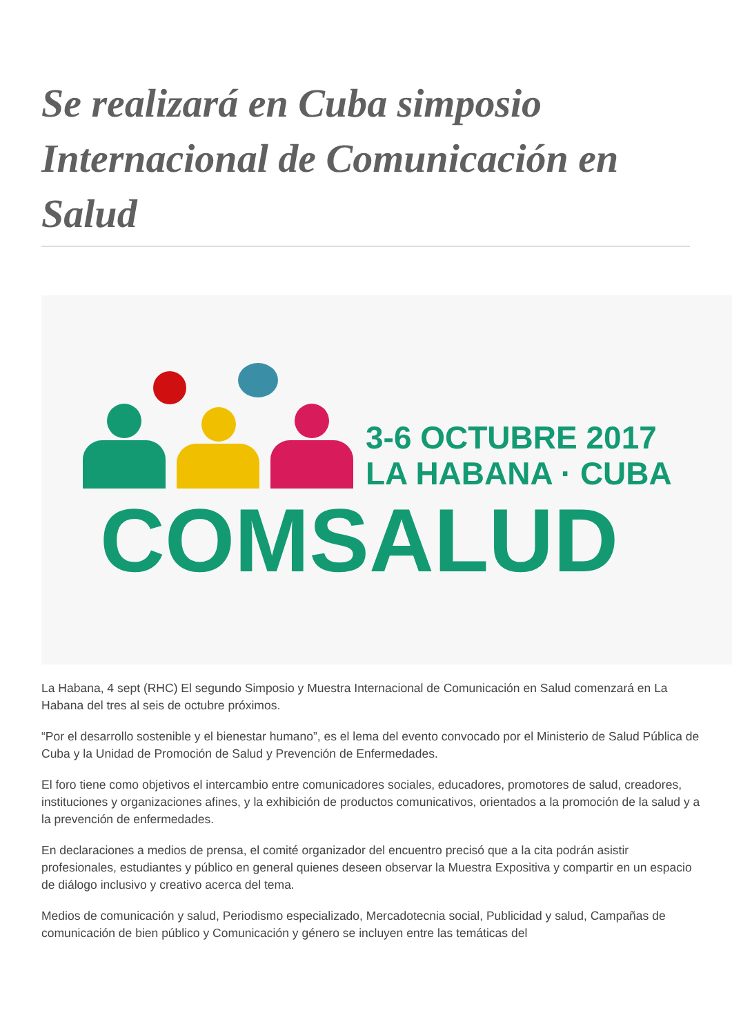Se realizará en Cuba simposio Internacional de Comunicación en Salud
3-6 OCTUBRE 2017
LA HABANA · CUBA
COMSALUD
La Habana, 4 sept (RHC) El segundo Simposio y Muestra Internacional de Comunicación en Salud comenzará en La Habana del tres al seis de octubre próximos.
“Por el desarrollo sostenible y el bienestar humano”, es el lema del evento convocado por el Ministerio de Salud Pública de Cuba y la Unidad de Promoción de Salud y Prevención de Enfermedades.
El foro tiene como objetivos el intercambio entre comunicadores sociales, educadores, promotores de salud, creadores, instituciones y organizaciones afines, y la exhibición de productos comunicativos, orientados a la promoción de la salud y a la prevención de enfermedades.
En declaraciones a medios de prensa, el comité organizador del encuentro precisó que a la cita podrán asistir profesionales, estudiantes y público en general quienes deseen observar la Muestra Expositiva y compartir en un espacio de diálogo inclusivo y creativo acerca del tema.
Medios de comunicación y salud, Periodismo especializado, Mercadotecnia social, Publicidad y salud, Campañas de comunicación de bien público y Comunicación y género se incluyen entre las temáticas del